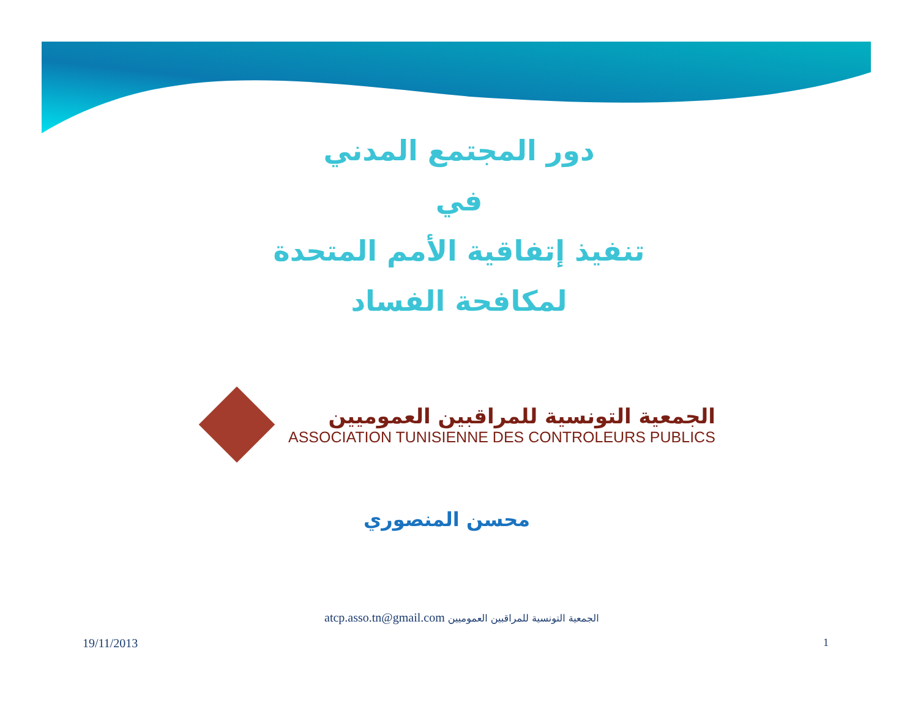دور المجتمع المدني
في
تنفيذ إتفاقية الأمم المتحدة
لمكافحة الفساد
الجمعية التونسية للمراقبين العموميين
ASSOCIATION TUNISIENNE DES CONTROLEURS PUBLICS
محسن المنصوري
atcp.asso.tn@gmail.com الجمعية التونسية للمراقبين العموميين
19/11/2013 1